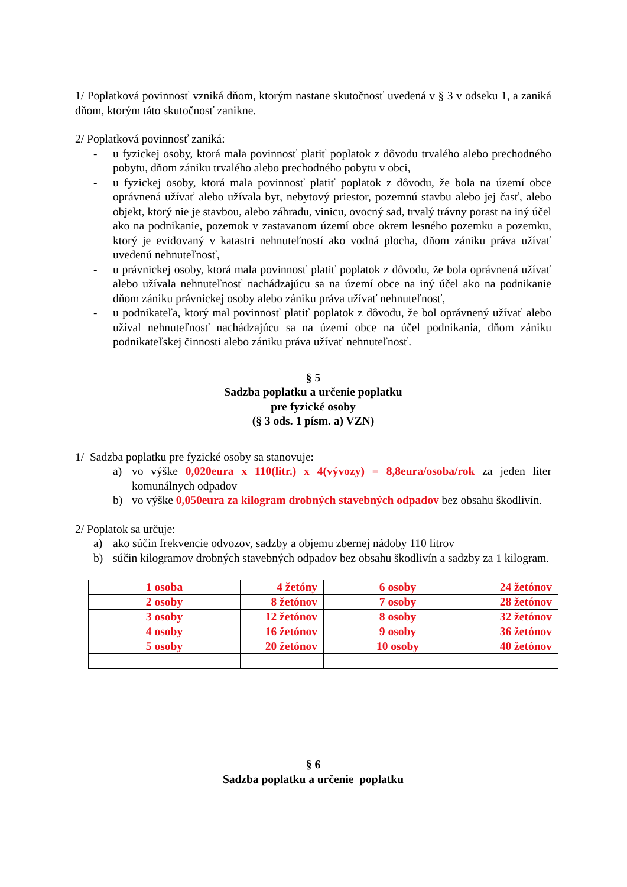1/ Poplatková povinnosť vzniká dňom, ktorým nastane skutočnosť uvedená v § 3 v odseku 1, a zaniká dňom, ktorým táto skutočnosť zanikne.
2/ Poplatková povinnosť zaniká:
- u fyzickej osoby, ktorá mala povinnosť platiť poplatok z dôvodu trvalého alebo prechodného pobytu, dňom zániku trvalého alebo prechodného pobytu v obci,
- u fyzickej osoby, ktorá mala povinnosť platiť poplatok z dôvodu, že bola na území obce oprávnená užívať alebo užívala byt, nebytový priestor, pozemnú stavbu alebo jej časť, alebo objekt, ktorý nie je stavbou, alebo záhradu, vinicu, ovocný sad, trvalý trávny porast na iný účel ako na podnikanie, pozemok v zastavanom území obce okrem lesného pozemku a pozemku, ktorý je evidovaný v katastri nehnuteľností ako vodná plocha, dňom zániku práva užívať uvedenú nehnuteľnosť,
- u právnickej osoby, ktorá mala povinnosť platiť poplatok z dôvodu, že bola oprávnená užívať alebo užívala nehnuteľnosť nachádzajúcu sa na území obce na iný účel ako na podnikanie dňom zániku právnickej osoby alebo zániku práva užívať nehnuteľnosť,
- u podnikateľa, ktorý mal povinnosť platiť poplatok z dôvodu, že bol oprávnený užívať alebo užíval nehnuteľnosť nachádzajúcu sa na území obce na účel podnikania, dňom zániku podnikateľskej činnosti alebo zániku práva užívať nehnuteľnosť.
§ 5
Sadzba poplatku a určenie poplatku
pre fyzické osoby
(§ 3 ods. 1 písm. a) VZN)
1/ Sadzba poplatku pre fyzické osoby sa stanovuje:
a) vo výške 0,020eura x 110(litr.) x 4(vývozy) = 8,8eura/osoba/rok za jeden liter komunálnych odpadov
b) vo výške 0,050eura za kilogram drobných stavebných odpadov bez obsahu škodlivín.
2/ Poplatok sa určuje:
a) ako súčin frekvencie odvozov, sadzby a objemu zbernej nádoby 110 litrov
b) súčin kilogramov drobných stavebných odpadov bez obsahu škodlivín a sadzby za 1 kilogram.
| 1 osoba | 4 žetóny | 6 osoby | 24 žetónov |
| 2 osoby | 8 žetónov | 7 osoby | 28 žetónov |
| 3 osoby | 12 žetónov | 8 osoby | 32 žetónov |
| 4 osoby | 16 žetónov | 9 osoby | 36 žetónov |
| 5 osoby | 20 žetónov | 10 osoby | 40 žetónov |
§ 6
Sadzba poplatku a určenie poplatku